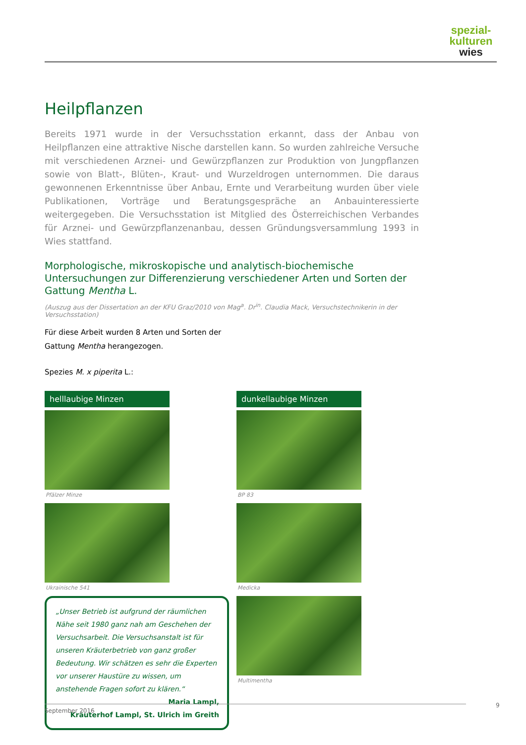spezial-
kulturen
wies
Heilpflanzen
Bereits 1971 wurde in der Versuchsstation erkannt, dass der Anbau von Heilpflanzen eine attraktive Nische darstellen kann. So wurden zahlreiche Versuche mit verschiedenen Arznei- und Gewürzpflanzen zur Produktion von Jungpflanzen sowie von Blatt-, Blüten-, Kraut- und Wurzeldrogen unternommen. Die daraus gewonnenen Erkenntnisse über Anbau, Ernte und Verarbeitung wurden über viele Publikationen, Vorträge und Beratungsgespräche an Anbauinteressierte weitergegeben. Die Versuchsstation ist Mitglied des Österreichischen Verbandes für Arznei- und Gewürzpflanzenanbau, dessen Gründungsversammlung 1993 in Wies stattfand.
Morphologische, mikroskopische und analytisch-biochemische Untersuchungen zur Differenzierung verschiedener Arten und Sorten der Gattung Mentha L.
(Auszug aus der Dissertation an der KFU Graz/2010 von Mag<sup>a</sup>. Dr<sup>in</sup>. Claudia Mack, Versuchstechnikerin in der Versuchsstation)
Für diese Arbeit wurden 8 Arten und Sorten der Gattung Mentha herangezogen.
Spezies M. x piperita L.:
helllaubige Minzen
Pfälzer Minze
Ukrainische 541
„Unser Betrieb ist aufgrund der räumlichen Nähe seit 1980 ganz nah am Geschehen der Versuchsarbeit. Die Versuchsanstalt ist für unseren Kräuterbetrieb von ganz großer Bedeutung. Wir schätzen es sehr die Experten vor unserer Haustüre zu wissen, um anstehende Fragen sofort zu klären.“
Maria Lampl,
Kräuterhof Lampl, St. Ulrich im Greith
dunkellaubige Minzen
BP 83
Medicka
Multimentha
September 2016 9